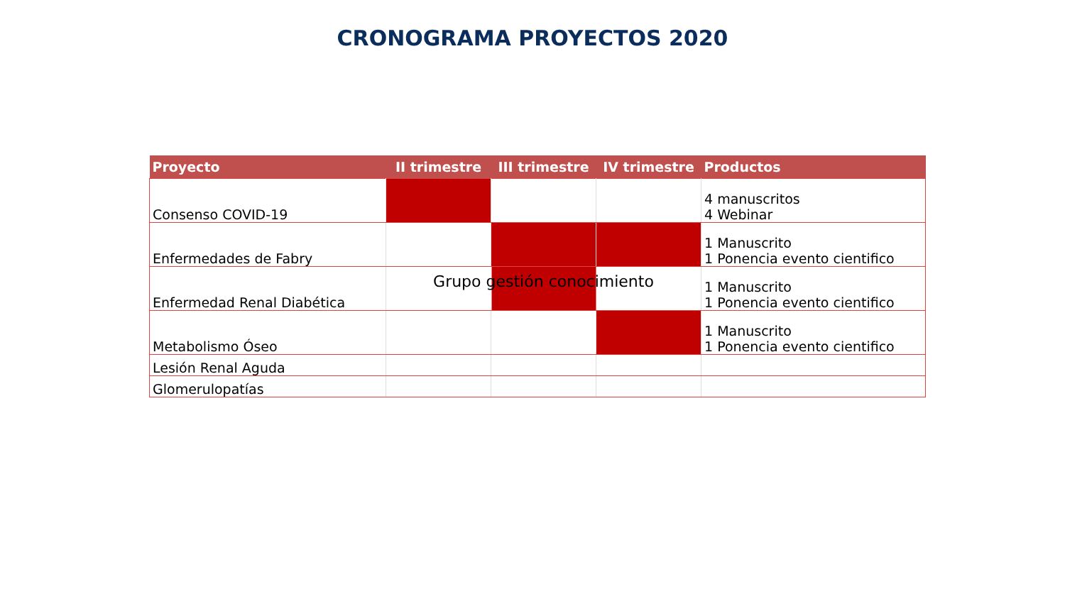CRONOGRAMA PROYECTOS 2020
| Proyecto | II trimestre | III trimestre | IV trimestre | Productos |
| --- | --- | --- | --- | --- |
| Consenso COVID-19 | | | | 4 manuscritos 4 Webinar |
| Enfermedades de Fabry | | | | 1 Manuscrito 1 Ponencia evento cientifico |
| Enfermedad Renal Diabética | Grupo gestión conocimiento | | | 1 Manuscrito 1 Ponencia evento cientifico |
| Metabolismo Óseo | | | | 1 Manuscrito 1 Ponencia evento cientifico |
| Lesión Renal Aguda | | | | |
| Glomerulopatías | | | | |